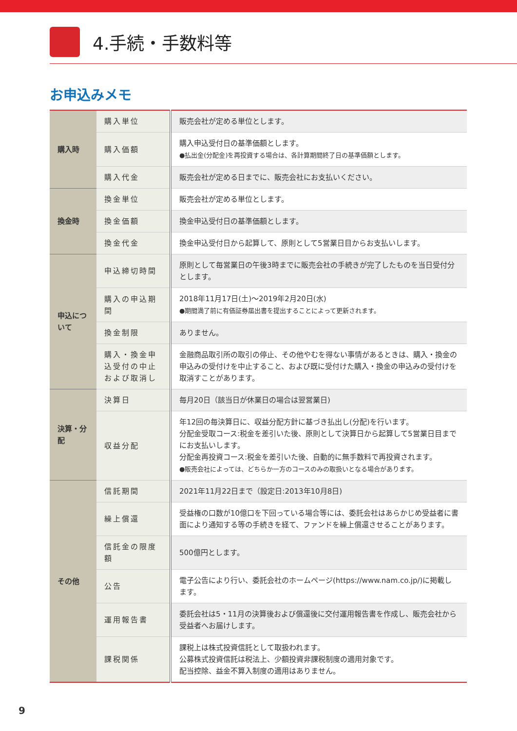4.手続・手数料等
お申込みメモ
| 購入時 | 購入単位 | 販売会社が定める単位とします。 |
| | 購入価額 | 購入申込受付日の基準価額とします。 ●払出金(分配金)を再投資する場合は、各計算期間終了日の基準価額とします。 |
| | 購入代金 | 販売会社が定める日までに、販売会社にお支払いください。 |
| 換金時 | 換金単位 | 販売会社が定める単位とします。 |
| | 換金価額 | 換金申込受付日の基準価額とします。 |
| | 換金代金 | 換金申込受付日から起算して、原則として5営業日目からお支払いします。 |
| 申込について | 申込締切時間 | 原則として毎営業日の午後3時までに販売会社の手続きが完了したものを当日受付分とします。 |
| | 購入の申込期間 | 2018年11月17日(土)～2019年2月20日(水) ●期間満了前に有価証券届出書を提出することによって更新されます。 |
| | 換金制限 | ありません。 |
| | 購入・換金申込受付の中止および取消し | 金融商品取引所の取引の停止、その他やむを得ない事情があるときは、購入・換金の申込みの受付けを中止すること、および既に受付けた購入・換金の申込みの受付けを取消すことがあります。 |
| 決算・分配 | 決算日 | 毎月20日（該当日が休業日の場合は翌営業日) |
| | 収益分配 | 年12回の毎決算日に、収益分配方針に基づき払出し(分配)を行います。 分配金受取コース:税金を差引いた後、原則として決算日から起算して5営業日目までにお支払いします。 分配金再投資コース:税金を差引いた後、自動的に無手数料で再投資されます。 ●販売会社によっては、どちらか一方のコースのみの取扱いとなる場合があります。 |
| その他 | 信託期間 | 2021年11月22日まで（設定日:2013年10月8日) |
| | 繰上償還 | 受益権の口数が10億口を下回っている場合等には、委託会社はあらかじめ受益者に書面により通知する等の手続きを経て、ファンドを繰上償還させることがあります。 |
| | 信託金の限度額 | 500億円とします。 |
| | 公告 | 電子公告により行い、委託会社のホームページ(https://www.nam.co.jp/)に掲載します。 |
| | 運用報告書 | 委託会社は5・11月の決算後および償還後に交付運用報告書を作成し、販売会社から受益者へお届けします。 |
| | 課税関係 | 課税上は株式投資信託として取扱われます。 公募株式投資信託は税法上、少額投資非課税制度の適用対象です。 配当控除、益金不算入制度の適用はありません。 |
9